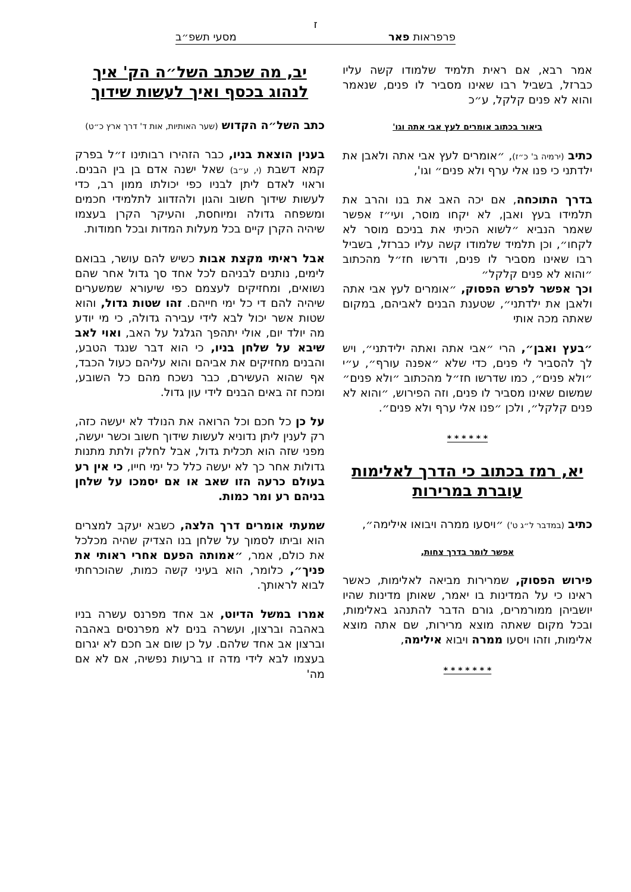ז
פרפראות פאר מסעי תשפ״ב
אמר רבא, אם ראית תלמיד שלמודו קשה עליו כברזל, בשביל רבו שאינו מסביר לו פנים, שנאמר והוא לא פנים קלקל, ע״כ
ביאור בכתוב אומרים לעץ אבי אתה וגו'
כתיב (ירמיה ב' כ״ז), ״אומרים לעץ אבי אתה ולאבן את ילדתני כי פנו אלי ערף ולא פנים״ וגו',
בדרך התוכחה, אם יכה האב את בנו והרב את תלמידו בעץ ואבן, לא יקחו מוסר, ועי״ז אפשר שאמר הנביא ״לשוא הכיתי את בניכם מוסר לא לקחו״, וכן תלמיד שלמודו קשה עליו כברזל, בשביל רבו שאינו מסביר לו פנים, ודרשו חז״ל מהכתוב ״והוא לא פנים קלקל״
וכך אפשר לפרש הפסוק, ״אומרים לעץ אבי אתה ולאבן את ילדתני״, שטענת הבנים לאביהם, במקום שאתה מכה אותי
״בעץ ואבן״, הרי ״אבי אתה ואתה ילידתני״, ויש לך להסביר לי פנים, כדי שלא ״אפנה עורף״, ע״י ״ולא פנים״, כמו שדרשו חז״ל מהכתוב ״ולא פנים״ שמשום שאינו מסביר לו פנים, וזה הפירוש, ״והוא לא פנים קלקל״, ולכן ״פנו אלי ערף ולא פנים״.
* * * * * *
יא, רמז בכתוב כי הדרך לאלימות עוברת במרירות
כתיב (במדבר ל״ג ט') ״ויסעו ממרה ויבואו אילימה״,
אפשר לומר בדרך צחות,
פירוש הפסוק, שמרירות מביאה לאלימות, כאשר ראינו כי על המדינות בו יאמר, שאותן מדינות שהיו יושביהן ממורמרים, גורם הדבר להתנהג באלימות, ובכל מקום שאתה מוצא מרירות, שם אתה מוצא אלימות, וזהו ויסעו ממרה ויבוא אילימה,
* * * * * * *
יב, מה שכתב השל״ה הק' איך לנהוג בכסף ואיך לעשות שידוך
כתב השל״ה הקדוש (שער האותיות, אות ד' דרך ארץ כ״ט)
בענין הוצאת בניו, כבר הזהירו רבותינו ז״ל בפרק קמא דשבת (י, ע״ב) שאל ישנה אדם בן בין הבנים. וראוי לאדם ליתן לבניו כפי יכולתו ממון רב, כדי לעשות שידוך חשוב והגון ולהזדווג לתלמידי חכמים ומשפחה גדולה ומיוחסת, והעיקר הקרן בעצמו שיהיה הקרן קיים בכל מעלות המדות ובכל חמודות.
אבל ראיתי מקצת אבות כשיש להם עושר, בבואם לימים, נותנים לבניהם לכל אחד סך גדול אחר שהם נשואים, ומחזיקים לעצמם כפי שיעורא שמשערים שיהיה להם די כל ימי חייהם. זהו שטות גדול, והוא שטות אשר יכול לבא לידי עבירה גדולה, כי מי יודע מה יולד יום, אולי יתהפך הגלגל על האב, ואוי לאב שיבא על שלחן בניו, כי הוא דבר שנגד הטבע, והבנים מחזיקים את אביהם והוא עליהם כעול הכבד, אף שהוא העשירם, כבר נשכח מהם כל השובע, ומכח זה באים הבנים לידי עון גדול.
על כן כל חכם וכל הרואה את הנולד לא יעשה כזה, רק לענין ליתן נדוניא לעשות שידוך חשוב וכשר יעשה, מפני שזה הוא תכלית גדול, אבל לחלק ולתת מתנות גדולות אחר כך לא יעשה כלל כל ימי חייו, כי אין רע בעולם כרעה הזו שאב או אם יסמכו על שלחן בניהם רע ומר כמות.
שמעתי אומרים דרך הלצה, כשבא יעקב למצרים הוא וביתו לסמוך על שלחן בנו הצדיק שהיה מכלכל את כולם, אמר, ״אמותה הפעם אחרי ראותי את פניך״, כלומר, הוא בעיני קשה כמות, שהוכרחתי לבוא לראותך.
אמרו במשל הדיוט, אב אחד מפרנס עשרה בניו באהבה וברצון, ועשרה בנים לא מפרנסים באהבה וברצון אב אחד שלהם. על כן שום אב חכם לא יגרום בעצמו לבא לידי מדה זו ברעות נפשיה, אם לא אם מה'